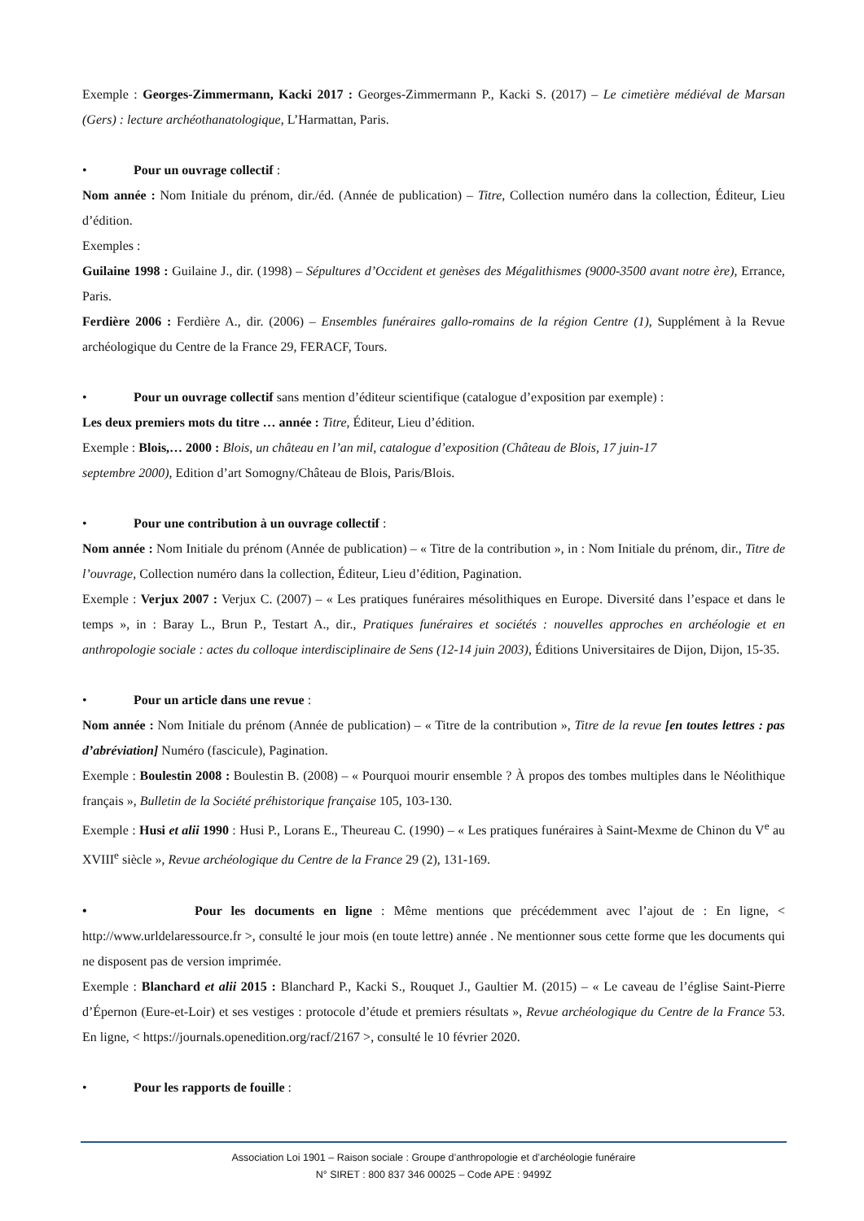Exemple : Georges-Zimmermann, Kacki 2017 : Georges-Zimmermann P., Kacki S. (2017) – Le cimetière médiéval de Marsan (Gers) : lecture archéothanatologique, L’Harmattan, Paris.
• Pour un ouvrage collectif :
Nom année : Nom Initiale du prénom, dir./éd. (Année de publication) – Titre, Collection numéro dans la collection, Éditeur, Lieu d’édition.
Exemples :
Guilaine 1998 : Guilaine J., dir. (1998) – Sépultures d’Occident et genèses des Mégalithismes (9000-3500 avant notre ère), Errance, Paris.
Ferdière 2006 : Ferdière A., dir. (2006) – Ensembles funéraires gallo-romains de la région Centre (1), Supplément à la Revue archéologique du Centre de la France 29, FERACF, Tours.
• Pour un ouvrage collectif sans mention d’éditeur scientifique (catalogue d’exposition par exemple) :
Les deux premiers mots du titre … année : Titre, Éditeur, Lieu d’édition.
Exemple : Blois,… 2000 : Blois, un château en l’an mil, catalogue d’exposition (Château de Blois, 17 juin-17
septembre 2000), Edition d’art Somogny/Château de Blois, Paris/Blois.
• Pour une contribution à un ouvrage collectif :
Nom année : Nom Initiale du prénom (Année de publication) – « Titre de la contribution », in : Nom Initiale du prénom, dir., Titre de l’ouvrage, Collection numéro dans la collection, Éditeur, Lieu d’édition, Pagination.
Exemple : Verjux 2007 : Verjux C. (2007) – « Les pratiques funéraires mésolithiques en Europe. Diversité dans l’espace et dans le temps », in : Baray L., Brun P., Testart A., dir., Pratiques funéraires et sociétés : nouvelles approches en archéologie et en anthropologie sociale : actes du colloque interdisciplinaire de Sens (12-14 juin 2003), Éditions Universitaires de Dijon, Dijon, 15-35.
• Pour un article dans une revue :
Nom année : Nom Initiale du prénom (Année de publication) – « Titre de la contribution », Titre de la revue [en toutes lettres : pas d’abréviation] Numéro (fascicule), Pagination.
Exemple : Boulestin 2008 : Boulestin B. (2008) – « Pourquoi mourir ensemble ? À propos des tombes multiples dans le Néolithique français », Bulletin de la Société préhistorique française 105, 103-130.
Exemple : Husi et alii 1990 : Husi P., Lorans E., Theureau C. (1990) – « Les pratiques funéraires à Saint-Mexme de Chinon du V<sup>e</sup> au XVIII<sup>e</sup> siècle », Revue archéologique du Centre de la France 29 (2), 131-169.
• Pour les documents en ligne : Même mentions que précédemment avec l’ajout de : En ligne, < http://www.urldelaressource.fr >, consulté le jour mois (en toute lettre) année . Ne mentionner sous cette forme que les documents qui ne disposent pas de version imprimée.
Exemple : Blanchard et alii 2015 : Blanchard P., Kacki S., Rouquet J., Gaultier M. (2015) – « Le caveau de l’église Saint-Pierre d’Épernon (Eure-et-Loir) et ses vestiges : protocole d’étude et premiers résultats », Revue archéologique du Centre de la France 53. En ligne, < https://journals.openedition.org/racf/2167 >, consulté le 10 février 2020.
• Pour les rapports de fouille :
Association Loi 1901 – Raison sociale : Groupe d’anthropologie et d’archéologie funéraire
N° SIRET : 800 837 346 00025 – Code APE : 9499Z